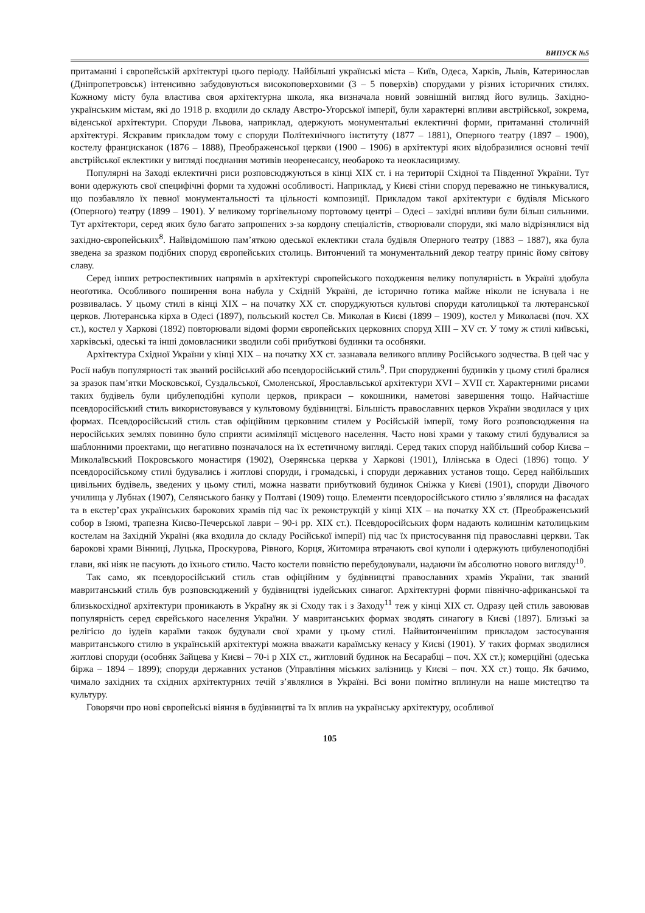ВИПУСК №5
притаманні і європейській архітектурі цього періоду. Найбільші українські міста – Київ, Одеса, Харків, Львів, Катеринослав (Дніпропетровськ) інтенсивно забудовуються високоповерховими (3 – 5 поверхів) спорудами у різних історичних стилях. Кожному місту була властива своя архітектурна школа, яка визначала новий зовнішній вигляд його вулиць. Західно-українським містам, які до 1918 р. входили до складу Австро-Угорської імперії, були характерні впливи австрійської, зокрема, віденської архітектури. Споруди Львова, наприклад, одержують монументальні еклектичні форми, притаманні столичній архітектурі. Яскравим прикладом тому є споруди Політехнічного інституту (1877 – 1881), Оперного театру (1897 – 1900), костелу францисканок (1876 – 1888), Преображенської церкви (1900 – 1906) в архітектурі яких відобразилися основні течії австрійської еклектики у вигляді поєднання мотивів неоренесансу, необароко та неокласицизму.
Популярні на Заході еклектичні риси розповсюджуються в кінці ХІХ ст. і на території Східної та Південної України. Тут вони одержують свої специфічні форми та художні особливості. Наприклад, у Києві стіни споруд переважно не тинькувалися, що позбавляло їх певної монументальності та цільності композиції. Прикладом такої архітектури є будівля Міського (Оперного) театру (1899 – 1901). У великому торгівельному портовому центрі – Одесі – західні впливи були більш сильними. Тут архітектори, серед яких було багато запрошених з-за кордону спеціалістів, створювали споруди, які мало відрізнялися від західно-європейських<sup>8</sup>. Найвідомішою пам’яткою одеської еклектики стала будівля Оперного театру (1883 – 1887), яка була зведена за зразком подібних споруд європейських столиць. Витончений та монументальний декор театру приніс йому світову славу.
Серед інших ретроспективних напрямів в архітектурі європейського походження велику популярність в Україні здобула неоґотика. Особливого поширення вона набула у Східній Україні, де історично ґотика майже ніколи не існувала і не розвивалась. У цьому стилі в кінці ХІХ – на початку ХХ ст. споруджуються культові споруди католицької та лютеранської церков. Лютеранська кірха в Одесі (1897), польський костел Св. Миколая в Києві (1899 – 1909), костел у Миколаєві (поч. ХХ ст.), костел у Харкові (1892) повторювали відомі форми європейських церковних споруд ХІІІ – XV ст. У тому ж стилі київські, харківські, одеські та інші домовласники зводили собі прибуткові будинки та особняки.
Архітектура Східної України у кінці ХІХ – на початку ХХ ст. зазнавала великого впливу Російського зодчества. В цей час у Росії набув популярності так званий російський або псевдоросійський стиль<sup>9</sup>. При спорудженні будинків у цьому стилі бралися за зразок пам’ятки Московської, Суздальської, Смоленської, Ярославльської архітектури XVI – XVII ст. Характерними рисами таких будівель були цибулеподібні куполи церков, прикраси – кокошники, наметові завершення тощо. Найчастіше псевдоросійський стиль використовувався у культовому будівництві. Більшість православних церков України зводилася у цих формах. Псевдоросійський стиль став офіційним церковним стилем у Російській імперії, тому його розповсюдження на неросійських землях повинно було сприяти асиміляції місцевого населення. Часто нові храми у такому стилі будувалися за шаблонними проектами, що негативно позначалося на їх естетичному вигляді. Серед таких споруд найбільший собор Києва – Миколаївський Покровського монастиря (1902), Озерянська церква у Харкові (1901), Іллінська в Одесі (1896) тощо. У псевдоросійському стилі будувались і житлові споруди, і громадські, і споруди державних установ тощо. Серед найбільших цивільних будівель, зведених у цьому стилі, можна назвати прибутковий будинок Сніжка у Києві (1901), споруди Дівочого училища у Лубнах (1907), Селянського банку у Полтаві (1909) тощо. Елементи псевдоросійського стилю з’являлися на фасадах та в екстер’єрах українських барокових храмів під час їх реконструкцій у кінці ХІХ – на початку ХХ ст. (Преображенський собор в Ізюмі, трапезна Києво-Печерської лаври – 90-і рр. ХІХ ст.). Псевдоросійських форм надають колишнім католицьким костелам на Західній Україні (яка входила до складу Російської імперії) під час їх пристосування під православні церкви. Так барокові храми Вінниці, Луцька, Проскурова, Рівного, Корця, Житомира втрачають свої куполи і одержують цибуленоподібні глави, які ніяк не пасують до їхнього стилю. Часто костели повністю перебудовували, надаючи їм абсолютно нового вигляду<sup>10</sup>.
Так само, як псевдоросійський стиль став офіційним у будівництві православних храмів України, так званий мавританський стиль був розповсюджений у будівництві іудейських синагог. Архітектурні форми північно-африканської та близькосхідної архітектури проникають в Україну як зі Сходу так і з Заходу<sup>11</sup> теж у кінці ХІХ ст. Одразу цей стиль завоював популярність серед єврейського населення України. У мавританських формах зводять синагогу в Києві (1897). Близькі за релігією до іудеїв караїми також будували свої храми у цьому стилі. Найвитонченішим прикладом застосування мавританського стилю в українській архітектурі можна вважати караїмську кенасу у Києві (1901). У таких формах зводилися житлові споруди (особняк Зайцева у Києві – 70-і р ХІХ ст., житловий будинок на Бесарабці – поч. ХХ ст.); комерційні (одеська біржа – 1894 – 1899); споруди державних установ (Управління міських залізниць у Києві – поч. ХХ ст.) тощо. Як бачимо, чимало західних та східних архітектурних течій з’являлися в Україні. Всі вони помітно вплинули на наше мистецтво та культуру.
Говорячи про нові європейські віяння в будівництві та їх вплив на українську архітектуру, особливої
105